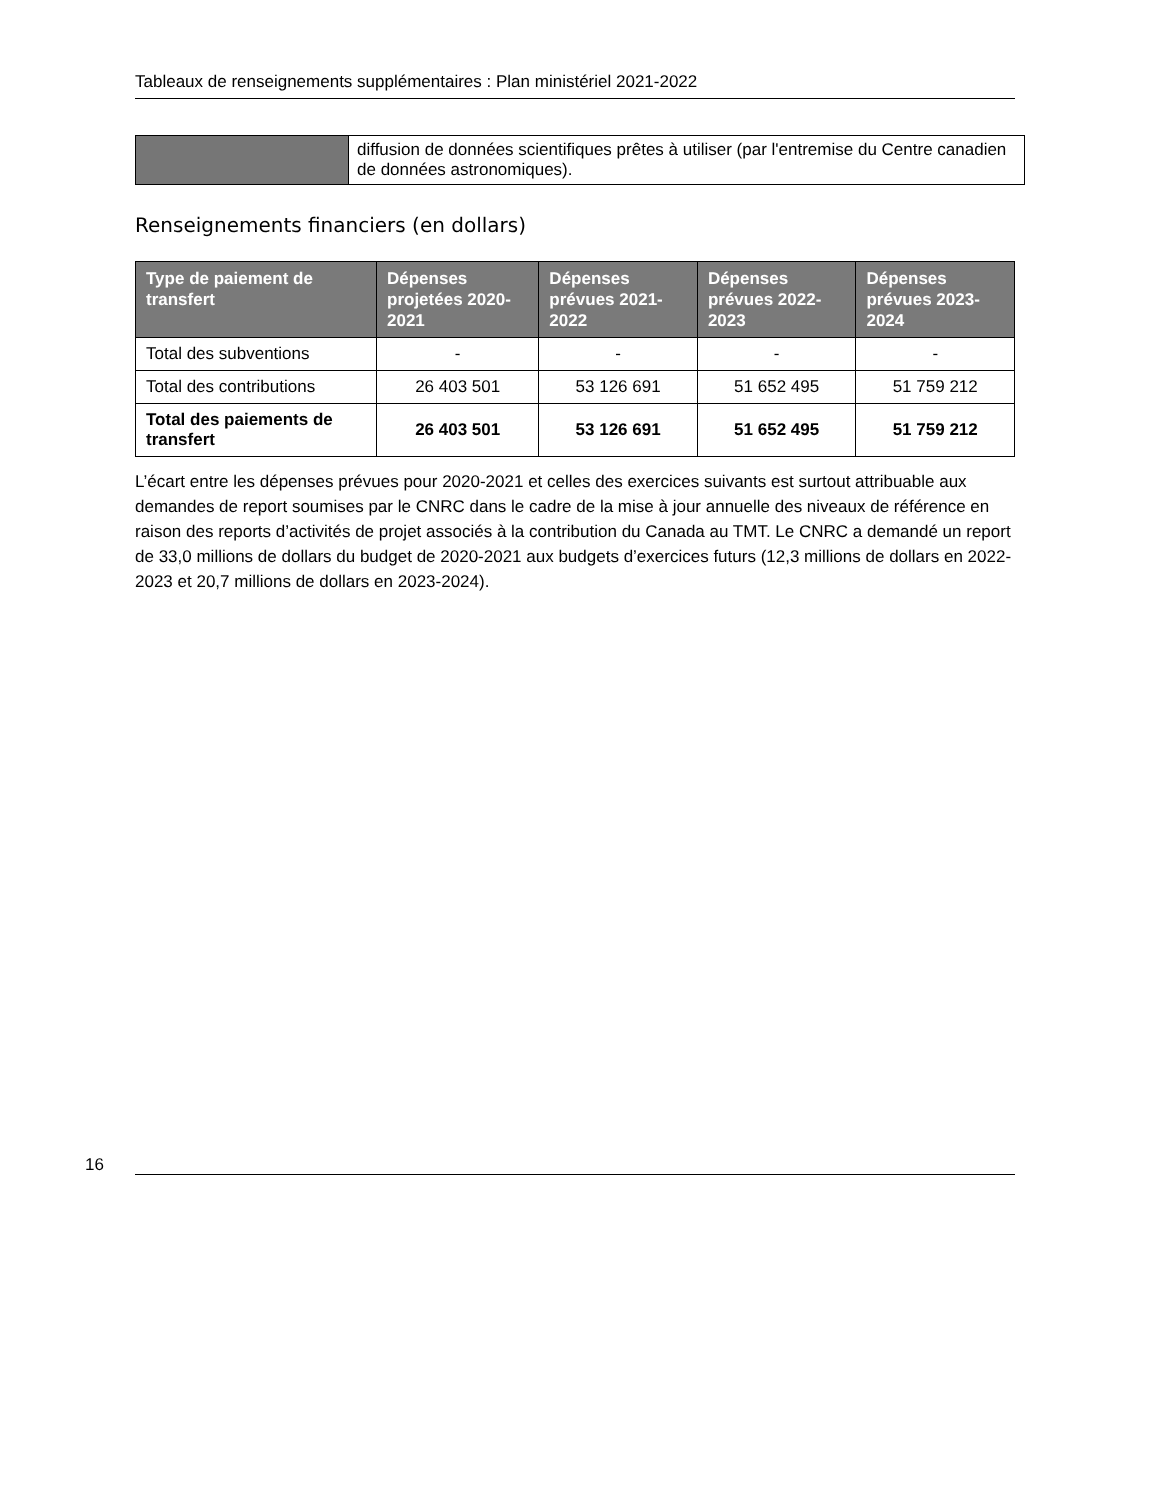Tableaux de renseignements supplémentaires : Plan ministériel 2021-2022
| | diffusion de données scientifiques prêtes à utiliser (par l'entremise du Centre canadien de données astronomiques). |
Renseignements financiers (en dollars)
| Type de paiement de transfert | Dépenses projetées 2020-2021 | Dépenses prévues 2021-2022 | Dépenses prévues 2022-2023 | Dépenses prévues 2023-2024 |
| --- | --- | --- | --- | --- |
| Total des subventions | - | - | - | - |
| Total des contributions | 26 403 501 | 53 126 691 | 51 652 495 | 51 759 212 |
| Total des paiements de transfert | 26 403 501 | 53 126 691 | 51 652 495 | 51 759 212 |
L’écart entre les dépenses prévues pour 2020-2021 et celles des exercices suivants est surtout attribuable aux demandes de report soumises par le CNRC dans le cadre de la mise à jour annuelle des niveaux de référence en raison des reports d’activités de projet associés à la contribution du Canada au TMT. Le CNRC a demandé un report de 33,0 millions de dollars du budget de 2020-2021 aux budgets d’exercices futurs (12,3 millions de dollars en 2022-2023 et 20,7 millions de dollars en 2023-2024).
16